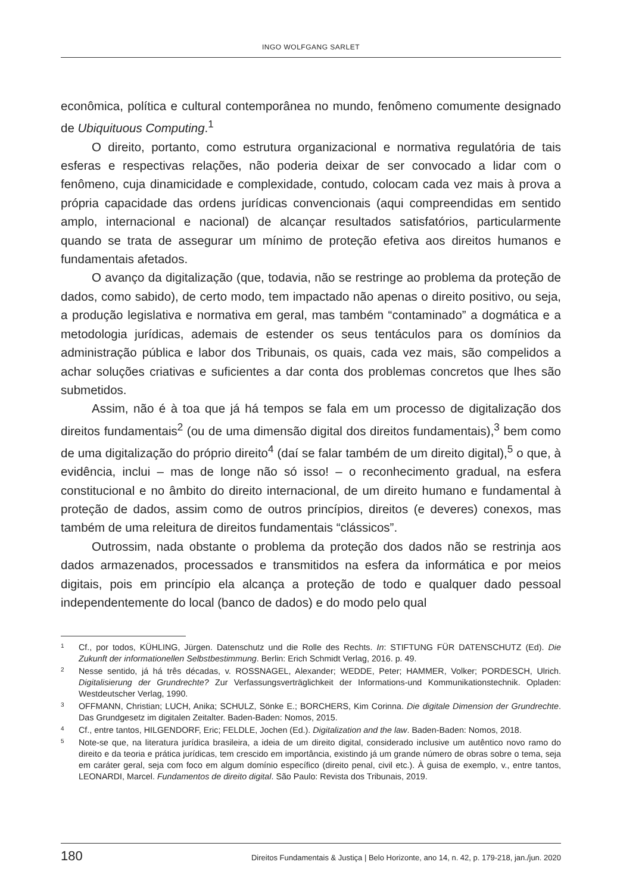INGO WOLFGANG SARLET
econômica, política e cultural contemporânea no mundo, fenômeno comumente designado de Ubiquituous Computing.<sup>1</sup>
O direito, portanto, como estrutura organizacional e normativa regulatória de tais esferas e respectivas relações, não poderia deixar de ser convocado a lidar com o fenômeno, cuja dinamicidade e complexidade, contudo, colocam cada vez mais à prova a própria capacidade das ordens jurídicas convencionais (aqui compreendidas em sentido amplo, internacional e nacional) de alcançar resultados satisfatórios, particularmente quando se trata de assegurar um mínimo de proteção efetiva aos direitos humanos e fundamentais afetados.
O avanço da digitalização (que, todavia, não se restringe ao problema da proteção de dados, como sabido), de certo modo, tem impactado não apenas o direito positivo, ou seja, a produção legislativa e normativa em geral, mas também “contaminado” a dogmática e a metodologia jurídicas, ademais de estender os seus tentáculos para os domínios da administração pública e labor dos Tribunais, os quais, cada vez mais, são compelidos a achar soluções criativas e suficientes a dar conta dos problemas concretos que lhes são submetidos.
Assim, não é à toa que já há tempos se fala em um processo de digitalização dos direitos fundamentais<sup>2</sup> (ou de uma dimensão digital dos direitos fundamentais),<sup>3</sup> bem como de uma digitalização do próprio direito<sup>4</sup> (daí se falar também de um direito digital),<sup>5</sup> o que, à evidência, inclui – mas de longe não só isso! – o reconhecimento gradual, na esfera constitucional e no âmbito do direito internacional, de um direito humano e fundamental à proteção de dados, assim como de outros princípios, direitos (e deveres) conexos, mas também de uma releitura de direitos fundamentais “clássicos”.
Outrossim, nada obstante o problema da proteção dos dados não se restrinja aos dados armazenados, processados e transmitidos na esfera da informática e por meios digitais, pois em princípio ela alcança a proteção de todo e qualquer dado pessoal independentemente do local (banco de dados) e do modo pelo qual
1 Cf., por todos, KÜHLING, Jürgen. Datenschutz und die Rolle des Rechts. In: STIFTUNG FÜR DATENSCHUTZ (Ed). Die Zukunft der informationellen Selbstbestimmung. Berlin: Erich Schmidt Verlag, 2016. p. 49.
2 Nesse sentido, já há três décadas, v. ROSSNAGEL, Alexander; WEDDE, Peter; HAMMER, Volker; PORDESCH, Ulrich. Digitalisierung der Grundrechte? Zur Verfassungsverträglichkeit der Informations-und Kommunikationstechnik. Opladen: Westdeutscher Verlag, 1990.
3 OFFMANN, Christian; LUCH, Anika; SCHULZ, Sönke E.; BORCHERS, Kim Corinna. Die digitale Dimension der Grundrechte. Das Grundgesetz im digitalen Zeitalter. Baden-Baden: Nomos, 2015.
4 Cf., entre tantos, HILGENDORF, Eric; FELDLE, Jochen (Ed.). Digitalization and the law. Baden-Baden: Nomos, 2018.
5 Note-se que, na literatura jurídica brasileira, a ideia de um direito digital, considerado inclusive um autêntico novo ramo do direito e da teoria e prática jurídicas, tem crescido em importância, existindo já um grande número de obras sobre o tema, seja em caráter geral, seja com foco em algum domínio específico (direito penal, civil etc.). À guisa de exemplo, v., entre tantos, LEONARDI, Marcel. Fundamentos de direito digital. São Paulo: Revista dos Tribunais, 2019.
180 Direitos Fundamentais & Justiça | Belo Horizonte, ano 14, n. 42, p. 179-218, jan./jun. 2020